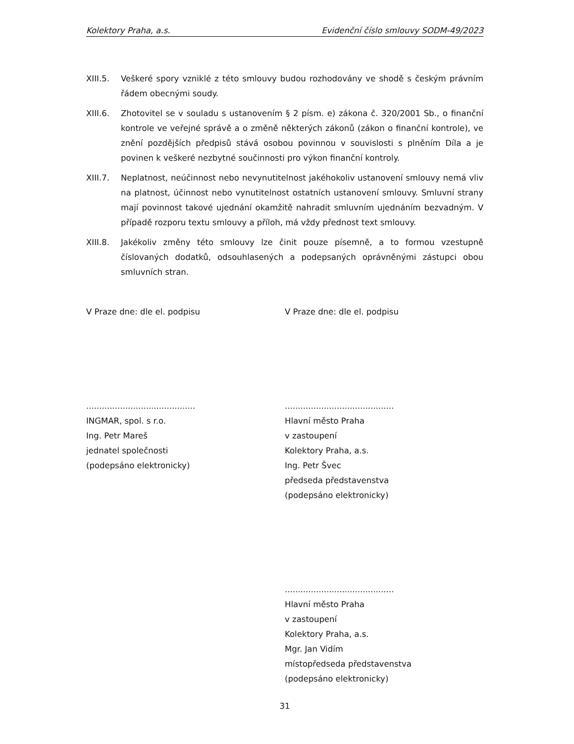Kolektory Praha, a.s. Evidenční číslo smlouvy SODM-49/2023
XIII.5. Veškeré spory vzniklé z této smlouvy budou rozhodovány ve shodě s českým právním řádem obecnými soudy.
XIII.6. Zhotovitel se v souladu s ustanovením § 2 písm. e) zákona č. 320/2001 Sb., o finanční kontrole ve veřejné správě a o změně některých zákonů (zákon o finanční kontrole), ve znění pozdějších předpisů stává osobou povinnou v souvislosti s plněním Díla a je povinen k veškeré nezbytné součinnosti pro výkon finanční kontroly.
XIII.7. Neplatnost, neúčinnost nebo nevynutitelnost jakéhokoliv ustanovení smlouvy nemá vliv na platnost, účinnost nebo vynutitelnost ostatních ustanovení smlouvy. Smluvní strany mají povinnost takové ujednání okamžitě nahradit smluvním ujednáním bezvadným. V případě rozporu textu smlouvy a příloh, má vždy přednost text smlouvy.
XIII.8. Jakékoliv změny této smlouvy lze činit pouze písemně, a to formou vzestupně číslovaných dodatků, odsouhlasených a podepsaných oprávněnými zástupci obou smluvních stran.
V Praze dne: dle el. podpisu V Praze dne: dle el. podpisu
..........................................
INGMAR, spol. s r.o.
Ing. Petr Mareš
jednatel společnosti
(podepsáno elektronicky)
..........................................
Hlavní město Praha
v zastoupení
Kolektory Praha, a.s.
Ing. Petr Švec
předseda představenstva
(podepsáno elektronicky)
..........................................
Hlavní město Praha
v zastoupení
Kolektory Praha, a.s.
Mgr. Jan Vidím
místopředseda představenstva
(podepsáno elektronicky)
31